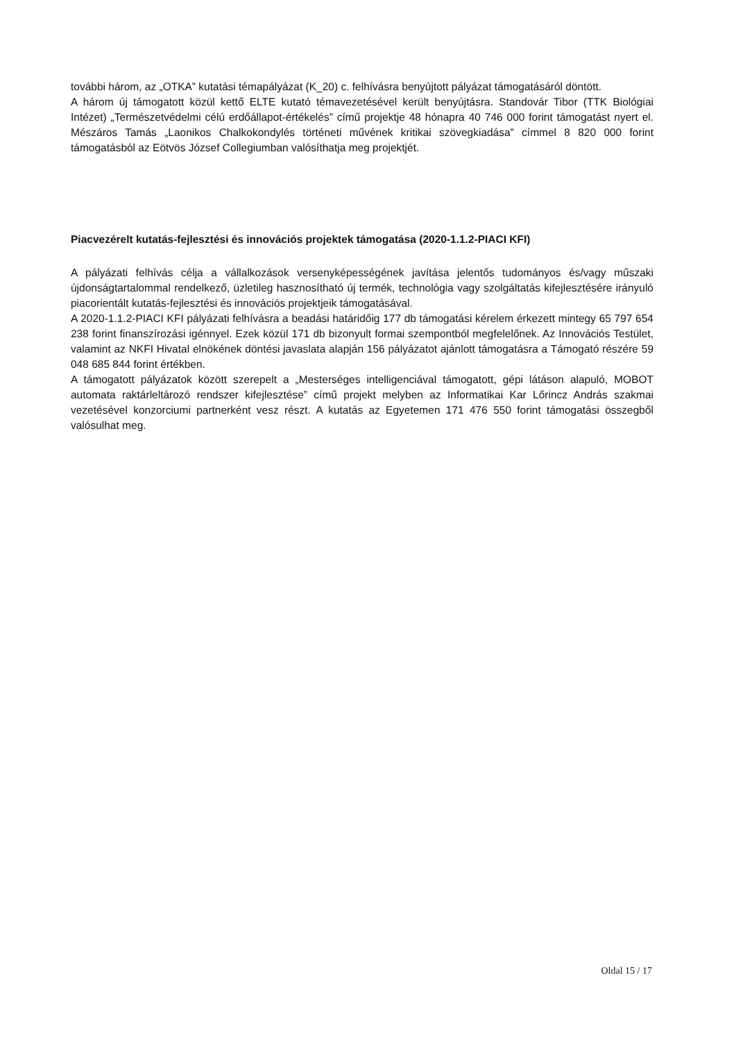további három, az „OTKA” kutatási témapályázat (K_20) c. felhívásra benyújtott pályázat támogatásáról döntött.
A három új támogatott közül kettő ELTE kutató témavezetésével került benyújtásra. Standovár Tibor (TTK Biológiai Intézet) „Természetvédelmi célú erdőállapot-értékelés” című projektje 48 hónapra 40 746 000 forint támogatást nyert el. Mészáros Tamás „Laonikos Chalkokondylés történeti művének kritikai szövegkiadása” címmel 8 820 000 forint támogatásból az Eötvös József Collegiumban valósíthatja meg projektjét.
Piacvezérelt kutatás-fejlesztési és innovációs projektek támogatása (2020-1.1.2-PIACI KFI)
A pályázati felhívás célja a vállalkozások versenyképességének javítása jelentős tudományos és/vagy műszaki újdonságtartalommal rendelkező, üzletileg hasznosítható új termék, technológia vagy szolgáltatás kifejlesztésére irányuló piacorientált kutatás-fejlesztési és innovációs projektjeik támogatásával.
A 2020-1.1.2-PIACI KFI pályázati felhívásra a beadási határidőig 177 db támogatási kérelem érkezett mintegy 65 797 654 238 forint finanszírozási igénnyel. Ezek közül 171 db bizonyult formai szempontból megfelelőnek. Az Innovációs Testület, valamint az NKFI Hivatal elnökének döntési javaslata alapján 156 pályázatot ajánlott támogatásra a Támogató részére 59 048 685 844 forint értékben.
A támogatott pályázatok között szerepelt a „Mesterséges intelligenciával támogatott, gépi látáson alapuló, MOBOT automata raktárleltározó rendszer kifejlesztése” című projekt melyben az Informatikai Kar Lőrincz András szakmai vezetésével konzorciumi partnerként vesz részt. A kutatás az Egyetemen 171 476 550 forint támogatási összegből valósulhat meg.
Oldal 15 / 17